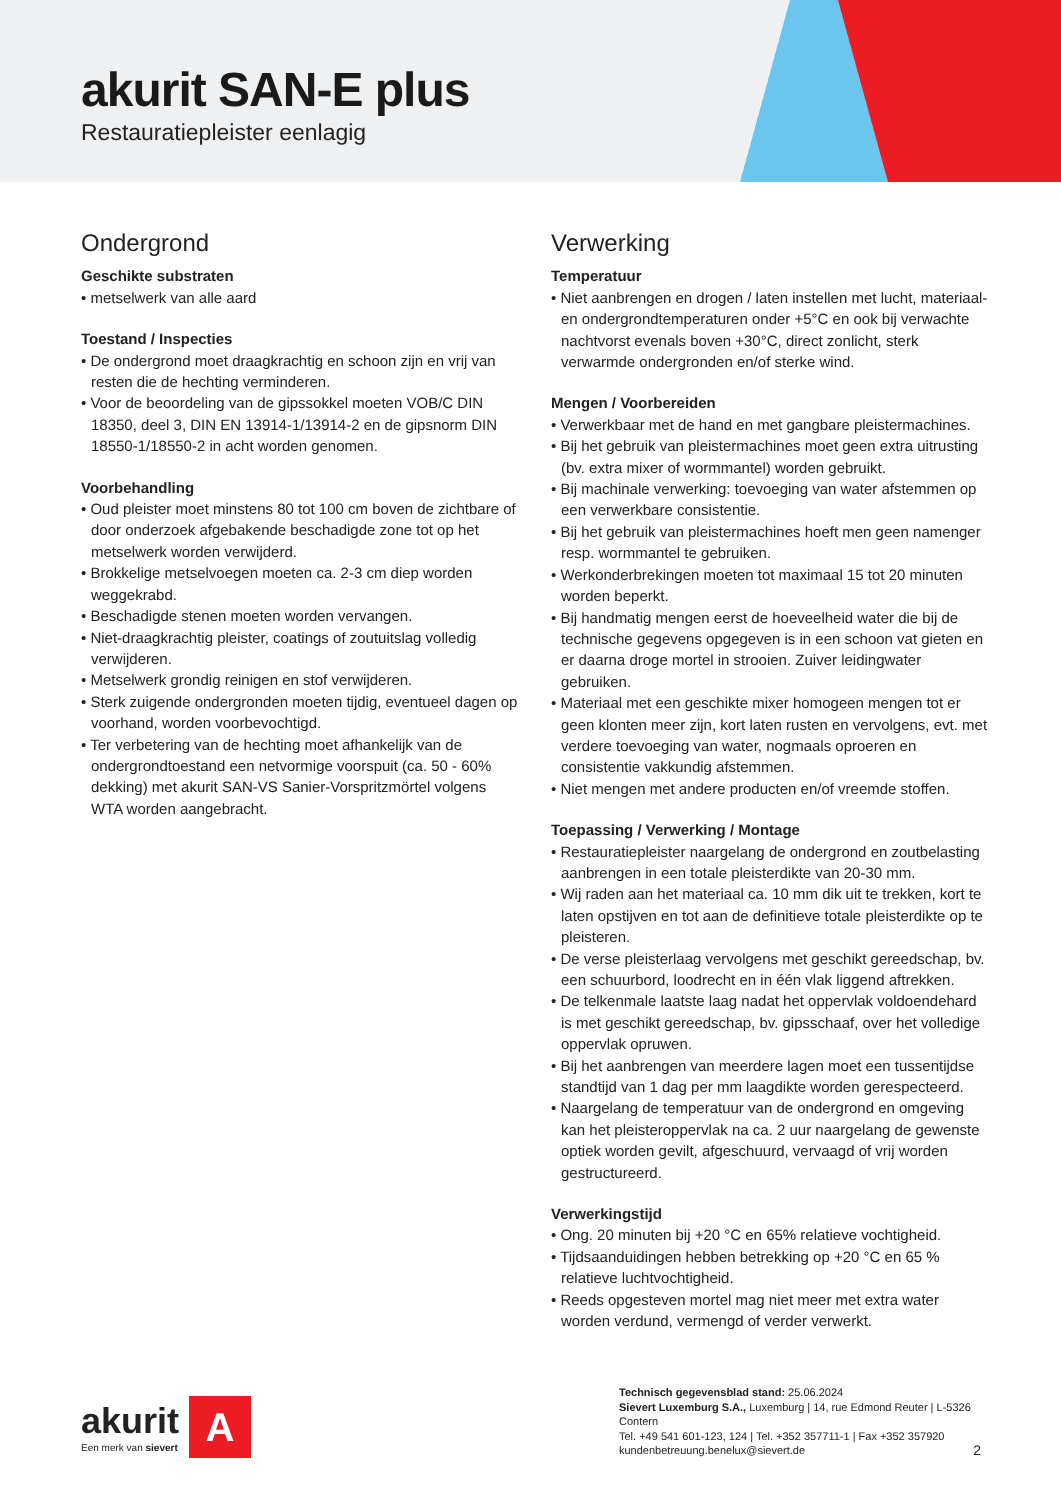akurit SAN-E plus
Restauratiepleister eenlagig
Ondergrond
Geschikte substraten
• metselwerk van alle aard
Toestand / Inspecties
• De ondergrond moet draagkrachtig en schoon zijn en vrij van resten die de hechting verminderen.
• Voor de beoordeling van de gipssokkel moeten VOB/C DIN 18350, deel 3, DIN EN 13914-1/13914-2 en de gipsnorm DIN 18550-1/18550-2 in acht worden genomen.
Voorbehandling
• Oud pleister moet minstens 80 tot 100 cm boven de zichtbare of door onderzoek afgebakende beschadigde zone tot op het metselwerk worden verwijderd.
• Brokkelige metselvoegen moeten ca. 2-3 cm diep worden weggekrabd.
• Beschadigde stenen moeten worden vervangen.
• Niet-draagkrachtig pleister, coatings of zoutuitslag volledig verwijderen.
• Metselwerk grondig reinigen en stof verwijderen.
• Sterk zuigende ondergronden moeten tijdig, eventueel dagen op voorhand, worden voorbevochtigd.
• Ter verbetering van de hechting moet afhankelijk van de ondergrondtoestand een netvormige voorspuit (ca. 50 - 60% dekking) met akurit SAN-VS Sanier-Vorspritzmörtel volgens WTA worden aangebracht.
Verwerking
Temperatuur
• Niet aanbrengen en drogen / laten instellen met lucht, materiaal- en ondergrondtemperaturen onder +5°C en ook bij verwachte nachtvorst evenals boven +30°C, direct zonlicht, sterk verwarmde ondergronden en/of sterke wind.
Mengen / Voorbereiden
• Verwerkbaar met de hand en met gangbare pleistermachines.
• Bij het gebruik van pleistermachines moet geen extra uitrusting (bv. extra mixer of wormmantel) worden gebruikt.
• Bij machinale verwerking: toevoeging van water afstemmen op een verwerkbare consistentie.
• Bij het gebruik van pleistermachines hoeft men geen namenger resp. wormmantel te gebruiken.
• Werkonderbrekingen moeten tot maximaal 15 tot 20 minuten worden beperkt.
• Bij handmatig mengen eerst de hoeveelheid water die bij de technische gegevens opgegeven is in een schoon vat gieten en er daarna droge mortel in strooien. Zuiver leidingwater gebruiken.
• Materiaal met een geschikte mixer homogeen mengen tot er geen klonten meer zijn, kort laten rusten en vervolgens, evt. met verdere toevoeging van water, nogmaals oproeren en consistentie vakkundig afstemmen.
• Niet mengen met andere producten en/of vreemde stoffen.
Toepassing / Verwerking / Montage
• Restauratiepleister naargelang de ondergrond en zoutbelasting aanbrengen in een totale pleisterdikte van 20-30 mm.
• Wij raden aan het materiaal ca. 10 mm dik uit te trekken, kort te laten opstijven en tot aan de definitieve totale pleisterdikte op te pleisteren.
• De verse pleisterlaag vervolgens met geschikt gereedschap, bv. een schuurbord, loodrecht en in één vlak liggend aftrekken.
• De telkenmale laatste laag nadat het oppervlak voldoendehard is met geschikt gereedschap, bv. gipsschaaf, over het volledige oppervlak opruwen.
• Bij het aanbrengen van meerdere lagen moet een tussentijdse standtijd van 1 dag per mm laagdikte worden gerespecteerd.
• Naargelang de temperatuur van de ondergrond en omgeving kan het pleisteroppervlak na ca. 2 uur naargelang de gewenste optiek worden gevilt, afgeschuurd, vervaagd of vrij worden gestructureerd.
Verwerkingstijd
• Ong. 20 minuten bij +20 °C en 65% relatieve vochtigheid.
• Tijdsaanduidingen hebben betrekking op +20 °C en 65 % relatieve luchtvochtigheid.
• Reeds opgesteven mortel mag niet meer met extra water worden verdund, vermengd of verder verwerkt.
akurit
Een merk van sievert
A
Technisch gegevensblad stand: 25.06.2024
Sievert Luxemburg S.A., Luxemburg | 14, rue Edmond Reuter | L-5326 Contern
Tel. +49 541 601-123, 124 | Tel. +352 357711-1 | Fax +352 357920
kundenbetreuung.benelux@sievert.de
2